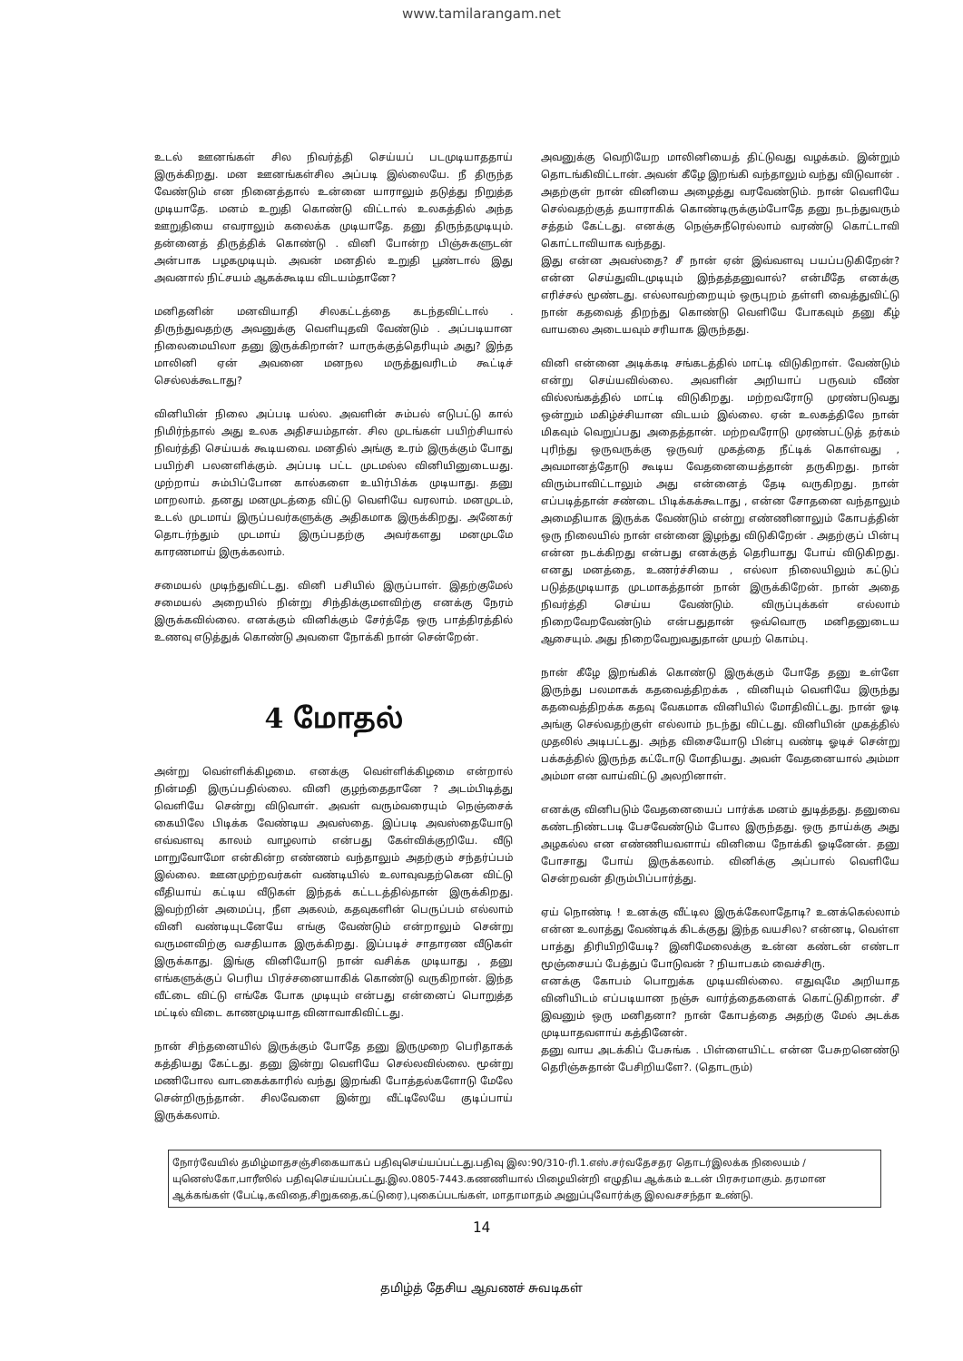www.tamilarangam.net
உடல் ஊனங்கள் சில நிவர்த்தி செய்யப் படமுடியாததாய் இருக்கிறது. மன ஊனங்கள்சில அப்படி இல்லையே. நீ திருந்த வேண்டும் என நினைத்தால் உன்னை யாராலும் தடுத்து நிறுத்த முடியாதே. மனம் உறுதி கொண்டு விட்டால் உலகத்தில் அந்த ஊறுதியை எவராலும் கலைக்க முடியாதே. தனு திருந்தமுடியும். தன்னைத் திருத்திக் கொண்டு . வினி போன்ற பிஞ்சுகளுடன் அன்பாக பழகமுடியும். அவன் மனதில் உறுதி பூண்டால் இது அவனால் நிட்சயம் ஆகக்கூடிய விடயம்தானே?
மனிதனின் மனவியாதி சிலகட்டத்தை கடந்தவிட்டால் . திருந்துவதற்கு அவனுக்கு வெளியுதவி வேண்டும் . அப்படியான நிலைமையிலா தனு இருக்கிறான்? யாருக்குத்தெரியும் அது? இந்த மாலினி ஏன் அவனை மனநல மருத்துவரிடம் கூட்டிச் செல்லக்கூடாது?
வினியின் நிலை அப்படி யல்ல. அவளின் சும்பல் எடுபட்டு கால் நிமிர்ந்தால் அது உலக அதிசயம்தான். சில முடங்கள் பயிற்சியால் நிவர்த்தி செய்யக் கூடியவை. மனதில் அங்கு உரம் இருக்கும் போது பயிற்சி பலனளிக்கும். அப்படி பட்ட முடமல்ல வினியினுடையது. முற்றாய் சும்பிப்போன கால்களை உயிர்பிக்க முடியாது. தனு மாறலாம். தனது மனமுடத்தை விட்டு வெளியே வரலாம். மனமுடம், உடல் முடமாய் இருப்பவர்களுக்கு அதிகமாக இருக்கிறது. அனேகர் தொடர்ந்தும் முடமாய் இருப்பதற்கு அவர்களது மனமுடமே காரணமாய் இருக்கலாம்.
சமையல் முடிந்துவிட்டது. வினி பசியில் இருப்பாள். இதற்குமேல் சமையல் அறையில் நின்று சிந்திக்குமளவிற்கு எனக்கு நேரம் இருக்கவில்லை. எனக்கும் வினிக்கும் சேர்த்தே ஒரு பாத்திரத்தில் உணவு எடுத்துக் கொண்டு அவளை நோக்கி நான் சென்றேன்.
4 மோதல்
அன்று வெள்ளிக்கிழமை. எனக்கு வெள்ளிக்கிழமை என்றால் நின்மதி இருப்பதில்லை. வினி குழந்தைதானே ? அடம்பிடித்து வெளியே சென்று விடுவாள். அவள் வரும்வரையும் நெஞ்சைக் கையிலே பிடிக்க வேண்டிய அவஸ்தை. இப்படி அவஸ்தையோடு எவ்வளவு காலம் வாழலாம் என்பது கேள்விக்குறியே. வீடு மாறுவோமோ என்கின்ற எண்ணம் வந்தாலும் அதற்கும் சந்தர்ப்பம் இல்லை. ஊனமுற்றவர்கள் வண்டியில் உலாவுவதற்கென விட்டு வீதியாய் கட்டிய வீடுகள் இந்தக் கட்டடத்தில்தான் இருக்கிறது. இவற்றின் அமைப்பு, நீள அகலம், கதவுகளின் பெருப்பம் எல்லாம் வினி வண்டியுடனேயே எங்கு வேண்டும் என்றாலும் சென்று வருமளவிற்கு வசதியாக இருக்கிறது. இப்படிச் சாதாரண வீடுகள் இருக்காது. இங்கு வினியோடு நான் வசிக்க முடியாது , தனு எங்களுக்குப் பெரிய பிரச்சனையாகிக் கொண்டு வருகிறான். இந்த வீட்டை விட்டு எங்கே போக முடியும் என்பது என்னைப் பொறுத்த மட்டில் விடை காணமுடியாத வினாவாகிவிட்டது.
நான் சிந்தனையில் இருக்கும் போதே தனு இருமுறை பெரிதாகக் கத்தியது கேட்டது. தனு இன்று வெளியே செல்லவில்லை. மூன்று மணிபோல வாடகைக்காரில் வந்து இறங்கி போத்தல்களோடு மேலே சென்றிருந்தான். சிலவேளை இன்று வீட்டிலேயே குடிப்பாய் இருக்கலாம்.
அவனுக்கு வெறியேற மாலினியைத் திட்டுவது வழக்கம். இன்றும் தொடங்கிவிட்டான். அவன் கீழே இறங்கி வந்தாலும் வந்து விடுவான் . அதற்குள் நான் வினியை அழைத்து வரவேண்டும். நான் வெளியே செல்வதற்குத் தயாராகிக் கொண்டிருக்கும்போதே தனு நடந்துவரும் சத்தம் கேட்டது. எனக்கு நெஞ்சுநீரெல்லாம் வரண்டு கொட்டாவி கொட்டாவியாக வந்தது.
இது என்ன அவஸ்தை? சீ நான் ஏன் இவ்வளவு பயப்படுகிறேன்? என்ன செய்துவிடமுடியும் இந்தத்தனுவால்? என்மீதே எனக்கு எரிச்சல் மூண்டது. எல்லாவற்றையும் ஒருபுறம் தள்ளி வைத்துவிட்டு நான் கதவைத் திறந்து கொண்டு வெளியே போகவும் தனு கீழ் வாயலை அடையவும் சரியாக இருந்தது.
வினி என்னை அடிக்கடி சங்கடத்தில் மாட்டி விடுகிறாள். வேண்டும் என்று செய்யவில்லை. அவளின் அறியாப் பருவம் வீண் வில்லங்கத்தில் மாட்டி விடுகிறது. மற்றவரோடு முரண்படுவது ஒன்றும் மகிழ்ச்சியான விடயம் இல்லை. ஏன் உலகத்திலே நான் மிகவும் வெறுப்பது அதைத்தான். மற்றவரோடு முரண்பட்டுத் தர்கம் புரிந்து ஒருவருக்கு ஒருவர் முகத்தை நீட்டிக் கொள்வது , அவமானத்தோடு கூடிய வேதனையைத்தான் தருகிறது. நான் விரும்பாவிட்டாலும் அது என்னைத் தேடி வருகிறது. நான் எப்படித்தான் சண்டை பிடிக்கக்கூடாது , என்ன சோதனை வந்தாலும் அமைதியாக இருக்க வேண்டும் என்று எண்ணினாலும் கோபத்தின் ஒரு நிலையில் நான் என்னை இழந்து விடுகிறேன் . அதற்குப் பின்பு என்ன நடக்கிறது என்பது எனக்குத் தெரியாது போய் விடுகிறது. எனது மனத்தை, உணர்ச்சியை , எல்லா நிலையிலும் கட்டுப் படுத்தமுடியாத முடமாகத்தான் நான் இருக்கிறேன். நான் அதை நிவர்த்தி செய்ய வேண்டும். விருப்புக்கள் எல்லாம் நிறைவேறவேண்டும் என்பதுதான் ஒவ்வொரு மனிதனுடைய ஆசையும். அது நிறைவேறுவதுதான் முயற் கொம்பு.
நான் கீழே இறங்கிக் கொண்டு இருக்கும் போதே தனு உள்ளே இருந்து பலமாகக் கதவைத்திறக்க , வினியும் வெளியே இருந்து கதவைத்திறக்க கதவு வேகமாக வினியில் மோதிவிட்டது. நான் ஓடி அங்கு செல்வதற்குள் எல்லாம் நடந்து விட்டது. வினியின் முகத்தில் முதலில் அடிபட்டது. அந்த விசையோடு பின்பு வண்டி ஓடிச் சென்று பக்கத்தில் இருந்த கட்டோடு மோதியது. அவள் வேதனையால் அம்மா அம்மா என வாய்விட்டு அலறினாள்.
எனக்கு வினிபடும் வேதனையைப் பார்க்க மனம் துடித்தது. தனுவை கண்டநிண்டபடி பேசவேண்டும் போல இருந்தது. ஒரு தாய்க்கு அது அழகல்ல என எண்ணியவளாய் வினியை நோக்கி ஓடினேன். தனு போசாது போய் இருக்கலாம். வினிக்கு அப்பால் வெளியே சென்றவன் திரும்பிப்பார்த்து.
ஏய் நொண்டி ! உனக்கு வீட்டில இருக்கேலாதோடி? உனக்கெல்லாம் என்ன உலாத்து வேண்டிக் கிடக்குது இந்த வயசில? என்னடி, வெள்ள பாத்து திரியிறியேடி? இனிமேலைக்கு உன்ன கண்டன் எண்டா மூஞ்சையப் பேத்துப் போடுவன் ? நியாபகம் வைச்சிரு.
எனக்கு கோபம் பொறுக்க முடியவில்லை. எதுவுமே அறியாத வினியிடம் எப்படியான நஞ்சு வார்த்தைகளைக் கொட்டுகிறான். சீ இவனும் ஒரு மனிதனா? நான் கோபத்தை அதற்கு மேல் அடக்க முடியாதவளாய் கத்தினேன்.
தனு வாய அடக்கிப் பேசுங்க . பிள்ளையிட்ட என்ன பேசுறனெண்டு தெரிஞ்சுதான் பேசிறியளே?. (தொடரும்)
நோர்வேயில் தமிழ்மாதசஞ்சிகையாகப் பதிவுசெய்யப்பட்டது.பதிவு இல:90/310-ரி.1.எஸ்.சர்வதேசதர தொடர்இலக்க நிலையம் /யுனெஸ்கோ,பாரீஸில் பதிவுசெய்யப்பட்டது.இல.0805-7443.கணணியால் பிழையின்றி எழுதிய ஆக்கம் உடன் பிரசுரமாகும். தரமான ஆக்கங்கள் (பேட்டி,கவிதை,சிறுகதை,கட்டுரை),புகைப்படங்கள், மாதாமாதம் அனுப்புவோர்க்கு இலவசசந்தா உண்டு.
14
தமிழ்த் தேசிய ஆவணச் சுவடிகள்